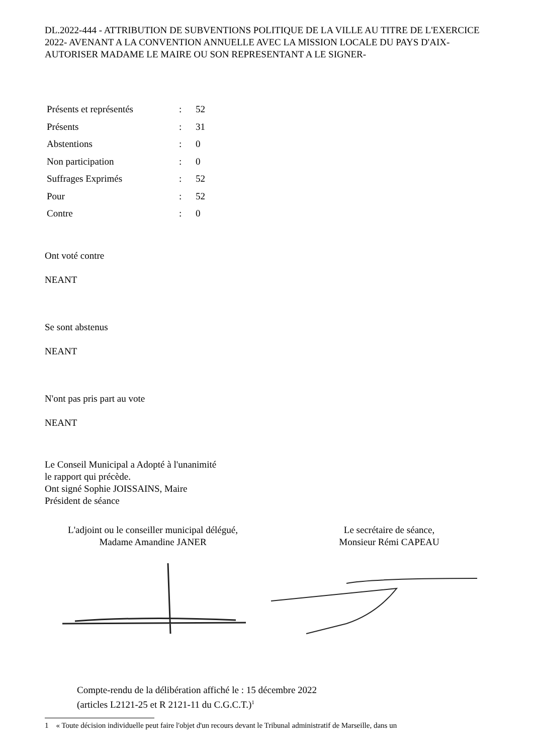DL.2022-444 - ATTRIBUTION DE SUBVENTIONS POLITIQUE DE LA VILLE AU TITRE DE L'EXERCICE 2022- AVENANT A LA CONVENTION ANNUELLE AVEC LA MISSION LOCALE DU PAYS D'AIX- AUTORISER MADAME LE MAIRE OU SON REPRESENTANT A LE SIGNER-
| Présents et représentés | : | 52 |
| Présents | : | 31 |
| Abstentions | : | 0 |
| Non participation | : | 0 |
| Suffrages Exprimés | : | 52 |
| Pour | : | 52 |
| Contre | : | 0 |
Ont voté contre
NEANT
Se sont abstenus
NEANT
N'ont pas pris part au vote
NEANT
Le Conseil Municipal a Adopté à l'unanimité
le rapport qui précède.
Ont signé Sophie JOISSAINS, Maire
Président de séance
L'adjoint ou le conseiller municipal délégué,
Madame Amandine JANER
Le secrétaire de séance,
Monsieur Rémi CAPEAU
Compte-rendu de la délibération affiché le : 15 décembre 2022
(articles L2121-25 et R 2121-11 du C.G.C.T.)<sup>1</sup>
1 « Toute décision individuelle peut faire l'objet d'un recours devant le Tribunal administratif de Marseille, dans un